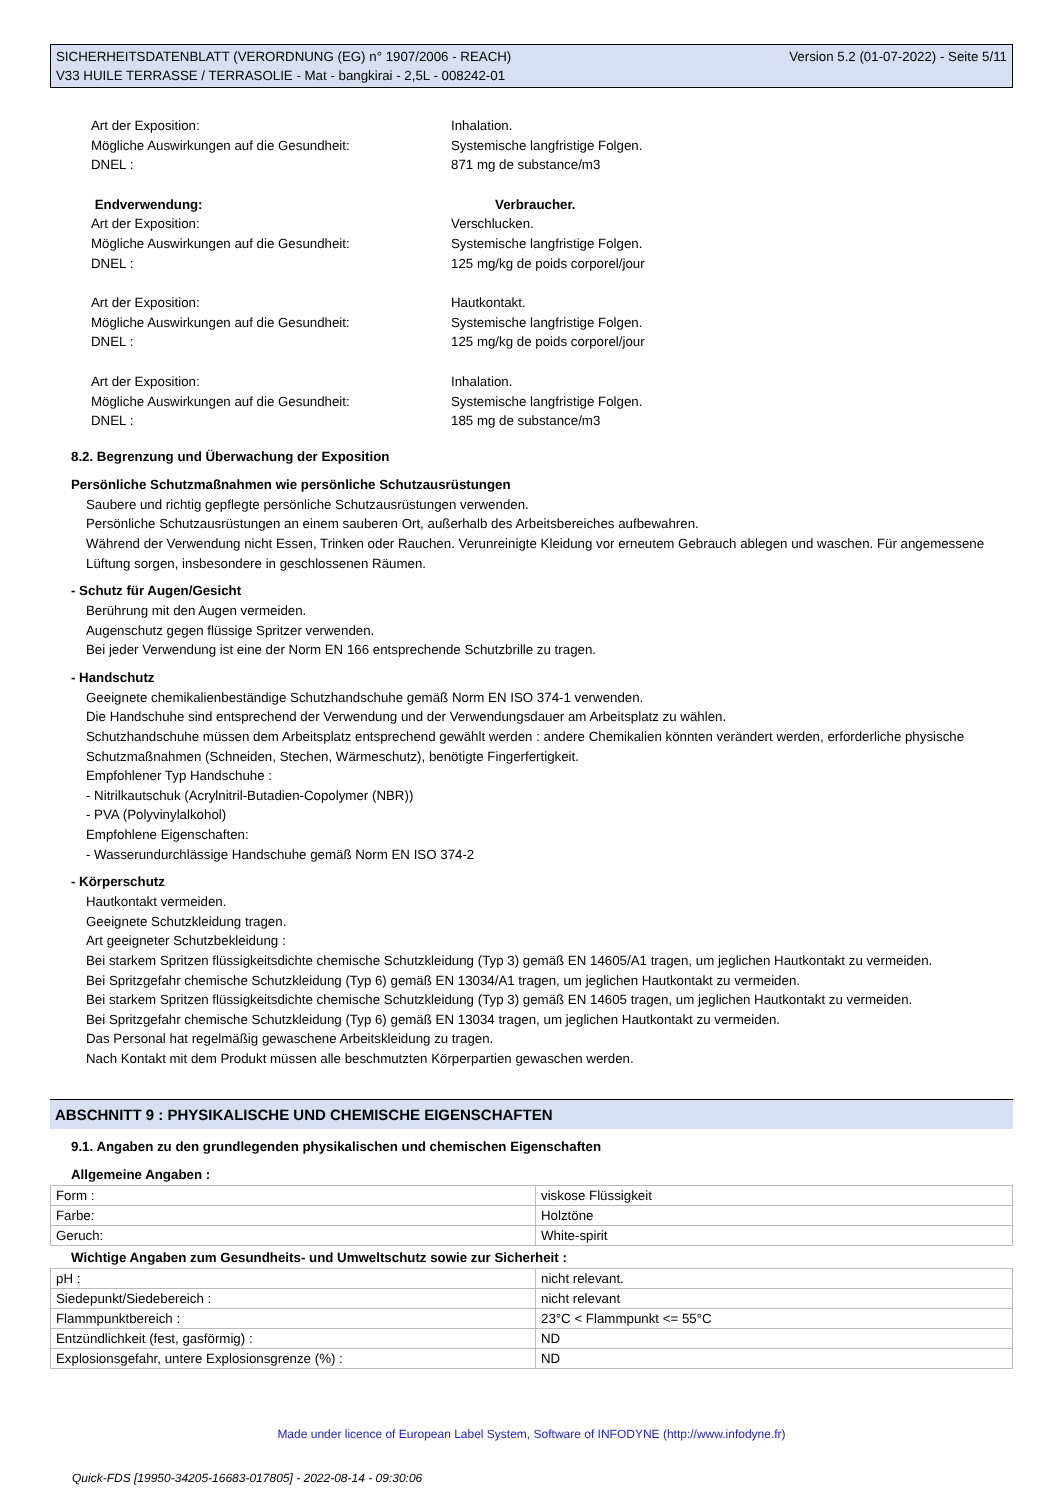SICHERHEITSDATENBLATT (VERORDNUNG (EG) n° 1907/2006 - REACH)
V33 HUILE TERRASSE / TERRASOLIE - Mat - bangkirai - 2,5L - 008242-01
Version 5.2 (01-07-2022) - Seite 5/11
Art der Exposition:
Inhalation.
Mögliche Auswirkungen auf die Gesundheit:
Systemische langfristige Folgen.
DNEL :
871 mg de substance/m3
Endverwendung:
Verbraucher.
Art der Exposition:
Verschlucken.
Mögliche Auswirkungen auf die Gesundheit:
Systemische langfristige Folgen.
DNEL :
125 mg/kg de poids corporel/jour
Art der Exposition:
Hautkontakt.
Mögliche Auswirkungen auf die Gesundheit:
Systemische langfristige Folgen.
DNEL :
125 mg/kg de poids corporel/jour
Art der Exposition:
Inhalation.
Mögliche Auswirkungen auf die Gesundheit:
Systemische langfristige Folgen.
DNEL :
185 mg de substance/m3
8.2. Begrenzung und Überwachung der Exposition
Persönliche Schutzmaßnahmen wie persönliche Schutzausrüstungen
Saubere und richtig gepflegte persönliche Schutzausrüstungen verwenden.
Persönliche Schutzausrüstungen an einem sauberen Ort, außerhalb des Arbeitsbereiches aufbewahren.
Während der Verwendung nicht Essen, Trinken oder Rauchen. Verunreinigte Kleidung vor erneutem Gebrauch ablegen und waschen. Für angemessene Lüftung sorgen, insbesondere in geschlossenen Räumen.
- Schutz für Augen/Gesicht
Berührung mit den Augen vermeiden.
Augenschutz gegen flüssige Spritzer verwenden.
Bei jeder Verwendung ist eine der Norm EN 166 entsprechende Schutzbrille zu tragen.
- Handschutz
Geeignete chemikalienbeständige Schutzhandschuhe gemäß Norm EN ISO 374-1 verwenden.
Die Handschuhe sind entsprechend der Verwendung und der Verwendungsdauer am Arbeitsplatz zu wählen.
Schutzhandschuhe müssen dem Arbeitsplatz entsprechend gewählt werden : andere Chemikalien könnten verändert werden, erforderliche physische Schutzmaßnahmen (Schneiden, Stechen, Wärmeschutz), benötigte Fingerfertigkeit.
Empfohlener Typ Handschuhe :
- Nitrilkautschuk (Acrylnitril-Butadien-Copolymer (NBR))
- PVA (Polyvinylalkohol)
Empfohlene Eigenschaften:
- Wasserundurchlässige Handschuhe gemäß Norm EN ISO 374-2
- Körperschutz
Hautkontakt vermeiden.
Geeignete Schutzkleidung tragen.
Art geeigneter Schutzbekleidung :
Bei starkem Spritzen flüssigkeitsdichte chemische Schutzkleidung (Typ 3) gemäß EN 14605/A1 tragen, um jeglichen Hautkontakt zu vermeiden.
Bei Spritzgefahr chemische Schutzkleidung (Typ 6) gemäß EN 13034/A1 tragen, um jeglichen Hautkontakt zu vermeiden.
Bei starkem Spritzen flüssigkeitsdichte chemische Schutzkleidung (Typ 3) gemäß EN 14605 tragen, um jeglichen Hautkontakt zu vermeiden.
Bei Spritzgefahr chemische Schutzkleidung (Typ 6) gemäß EN 13034 tragen, um jeglichen Hautkontakt zu vermeiden.
Das Personal hat regelmäßig gewaschene Arbeitskleidung zu tragen.
Nach Kontakt mit dem Produkt müssen alle beschmutzten Körperpartien gewaschen werden.
ABSCHNITT 9 : PHYSIKALISCHE UND CHEMISCHE EIGENSCHAFTEN
9.1. Angaben zu den grundlegenden physikalischen und chemischen Eigenschaften
Allgemeine Angaben :
| Form : | viskose Flüssigkeit |
| Farbe: | Holztöne |
| Geruch: | White-spirit |
Wichtige Angaben zum Gesundheits- und Umweltschutz sowie zur Sicherheit :
| pH : | nicht relevant. |
| Siedepunkt/Siedebereich : | nicht relevant |
| Flammpunktbereich : | 23°C < Flammpunkt <= 55°C |
| Entzündlichkeit (fest, gasförmig) : | ND |
| Explosionsgefahr, untere Explosionsgrenze (%) : | ND |
Made under licence of European Label System, Software of INFODYNE (http://www.infodyne.fr)
Quick-FDS [19950-34205-16683-017805] - 2022-08-14 - 09:30:06